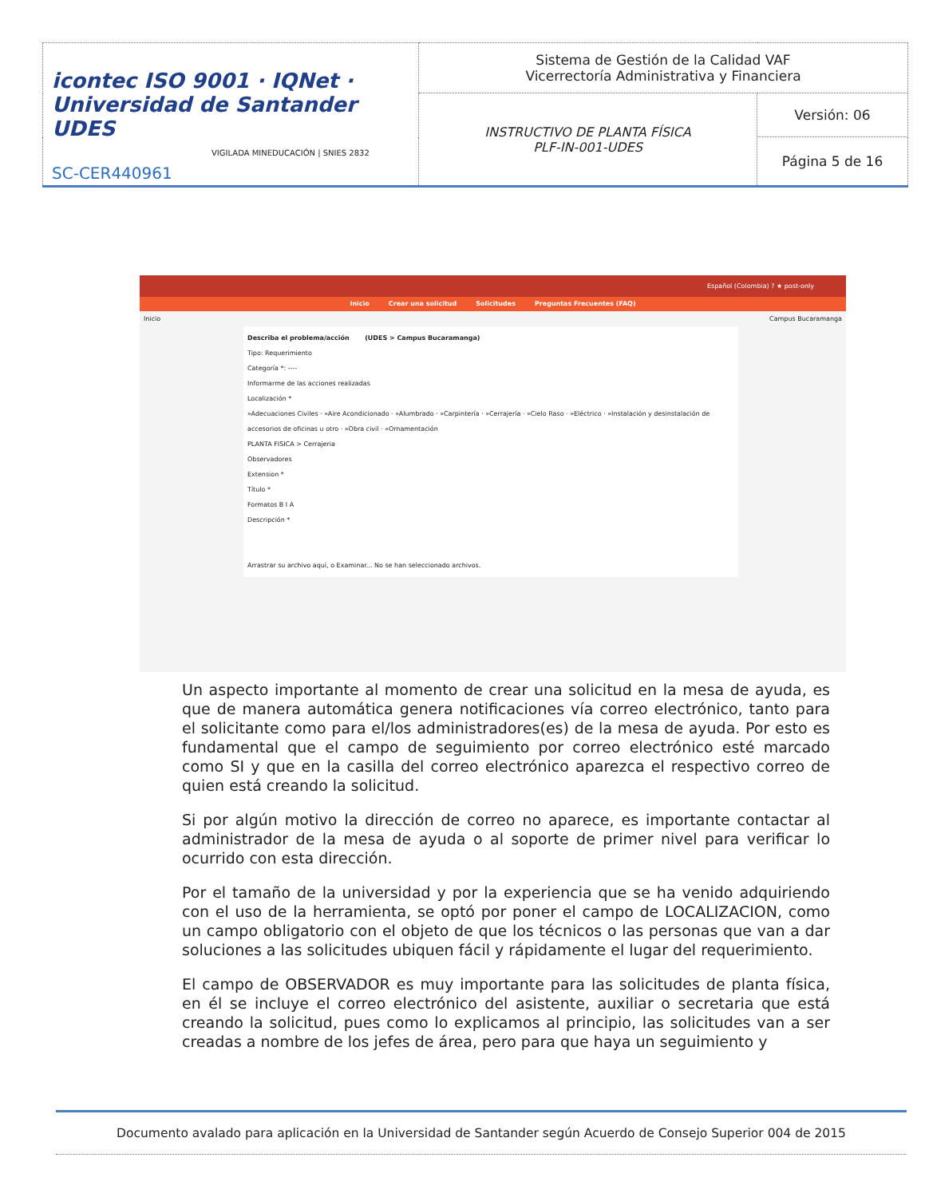| icontec ISO 9001 · IQNet · Universidad de Santander UDES VIGILADA MINEDUCACIÓN / SNIES 2832 SC-CER440961 | Sistema de Gestión de la Calidad VAF Vicerrectoría Administrativa y Financiera | |
| | INSTRUCTIVO DE PLANTA FÍSICA PLF-IN-001-UDES | Versión: 06 |
| | | Página 5 de 16 |
Español (Colombia) ? ★ post-only
Inicio Crear una solicitud Solicitudes Preguntas Frecuentes (FAQ)
Inicio Campus Bucaramanga
Describa el problema/acción (UDES > Campus Bucaramanga)
Tipo: Requerimiento
Categoría *: ----
Informarme de las acciones realizadas
Localización *
»Adecuaciones Civiles · »Aire Acondicionado · »Alumbrado · »Carpintería · »Cerrajería · »Cielo Raso · »Eléctrico · »Instalación y desinstalación de accesorios de oficinas u otro · »Obra civil · »Ornamentación
PLANTA FISICA > Cerrajeria
Observadores
Extension *
Título *
Formatos B I A
Descripción *
Arrastrar su archivo aquí, o Examinar... No se han seleccionado archivos.
Un aspecto importante al momento de crear una solicitud en la mesa de ayuda, es que de manera automática genera notificaciones vía correo electrónico, tanto para el solicitante como para el/los administradores(es) de la mesa de ayuda. Por esto es fundamental que el campo de seguimiento por correo electrónico esté marcado como SI y que en la casilla del correo electrónico aparezca el respectivo correo de quien está creando la solicitud.
Si por algún motivo la dirección de correo no aparece, es importante contactar al administrador de la mesa de ayuda o al soporte de primer nivel para verificar lo ocurrido con esta dirección.
Por el tamaño de la universidad y por la experiencia que se ha venido adquiriendo con el uso de la herramienta, se optó por poner el campo de LOCALIZACION, como un campo obligatorio con el objeto de que los técnicos o las personas que van a dar soluciones a las solicitudes ubiquen fácil y rápidamente el lugar del requerimiento.
El campo de OBSERVADOR es muy importante para las solicitudes de planta física, en él se incluye el correo electrónico del asistente, auxiliar o secretaria que está creando la solicitud, pues como lo explicamos al principio, las solicitudes van a ser creadas a nombre de los jefes de área, pero para que haya un seguimiento y
Documento avalado para aplicación en la Universidad de Santander según Acuerdo de Consejo Superior 004 de 2015